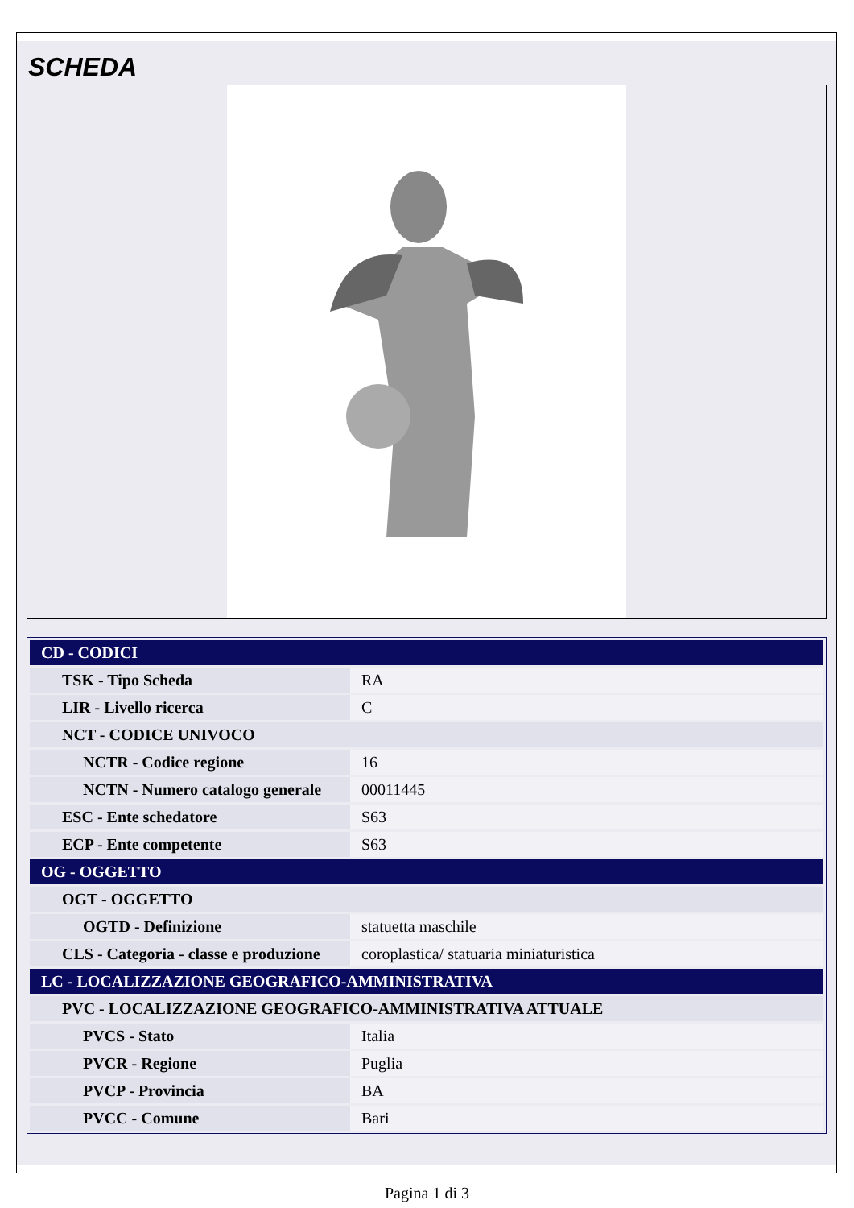SCHEDA
| CD - CODICI | |
| TSK - Tipo Scheda | RA |
| LIR - Livello ricerca | C |
| NCT - CODICE UNIVOCO | |
| NCTR - Codice regione | 16 |
| NCTN - Numero catalogo generale | 00011445 |
| ESC - Ente schedatore | S63 |
| ECP - Ente competente | S63 |
| OG - OGGETTO | |
| OGT - OGGETTO | |
| OGTD - Definizione | statuetta maschile |
| CLS - Categoria - classe e produzione | coroplastica/ statuaria miniaturistica |
| LC - LOCALIZZAZIONE GEOGRAFICO-AMMINISTRATIVA | |
| PVC - LOCALIZZAZIONE GEOGRAFICO-AMMINISTRATIVA ATTUALE | |
| PVCS - Stato | Italia |
| PVCR - Regione | Puglia |
| PVCP - Provincia | BA |
| PVCC - Comune | Bari |
Pagina 1 di 3